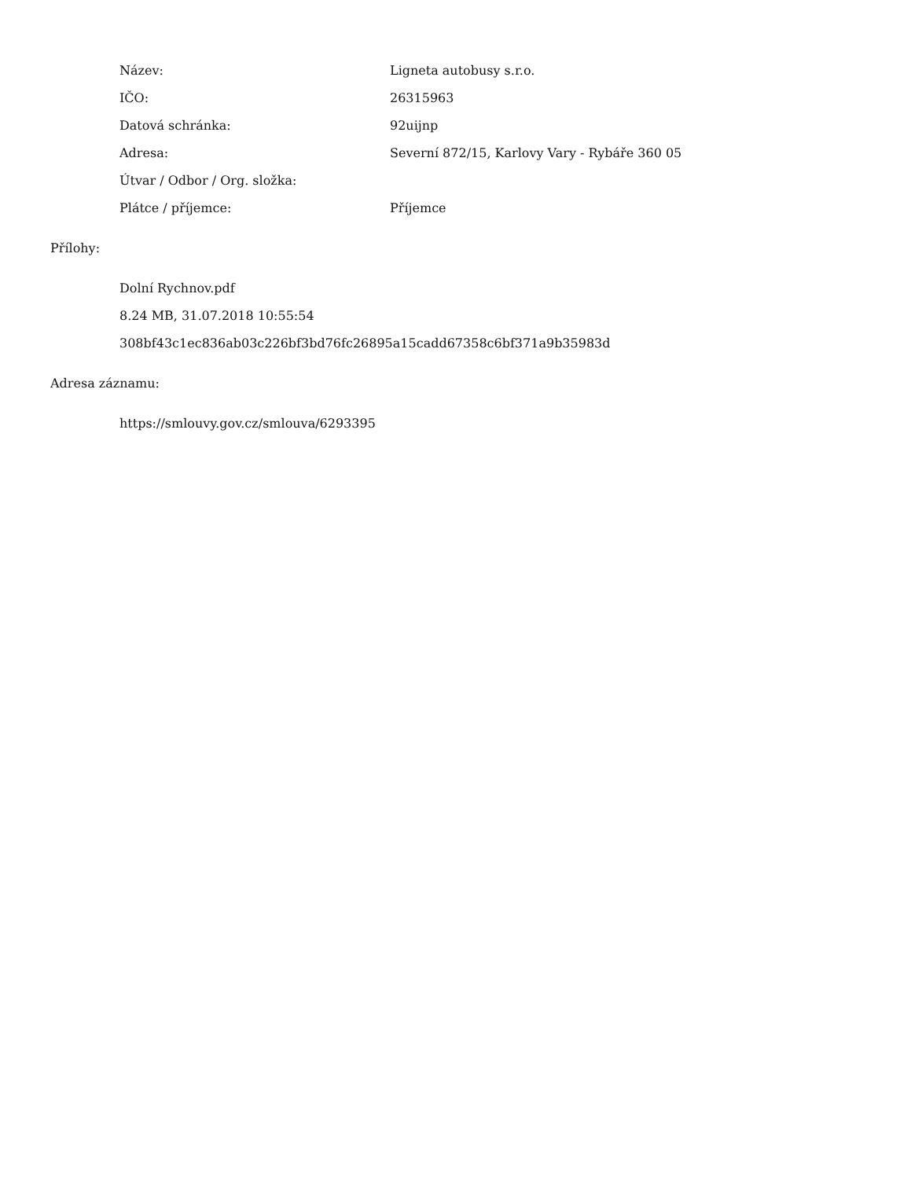| Název: | Ligneta autobusy s.r.o. |
| IČO: | 26315963 |
| Datová schránka: | 92uijnp |
| Adresa: | Severní 872/15, Karlovy Vary - Rybáře 360 05 |
| Útvar / Odbor / Org. složka: | |
| Plátce / příjemce: | Příjemce |
Přílohy:
Dolní Rychnov.pdf
8.24 MB, 31.07.2018 10:55:54
308bf43c1ec836ab03c226bf3bd76fc26895a15cadd67358c6bf371a9b35983d
Adresa záznamu:
https://smlouvy.gov.cz/smlouva/6293395